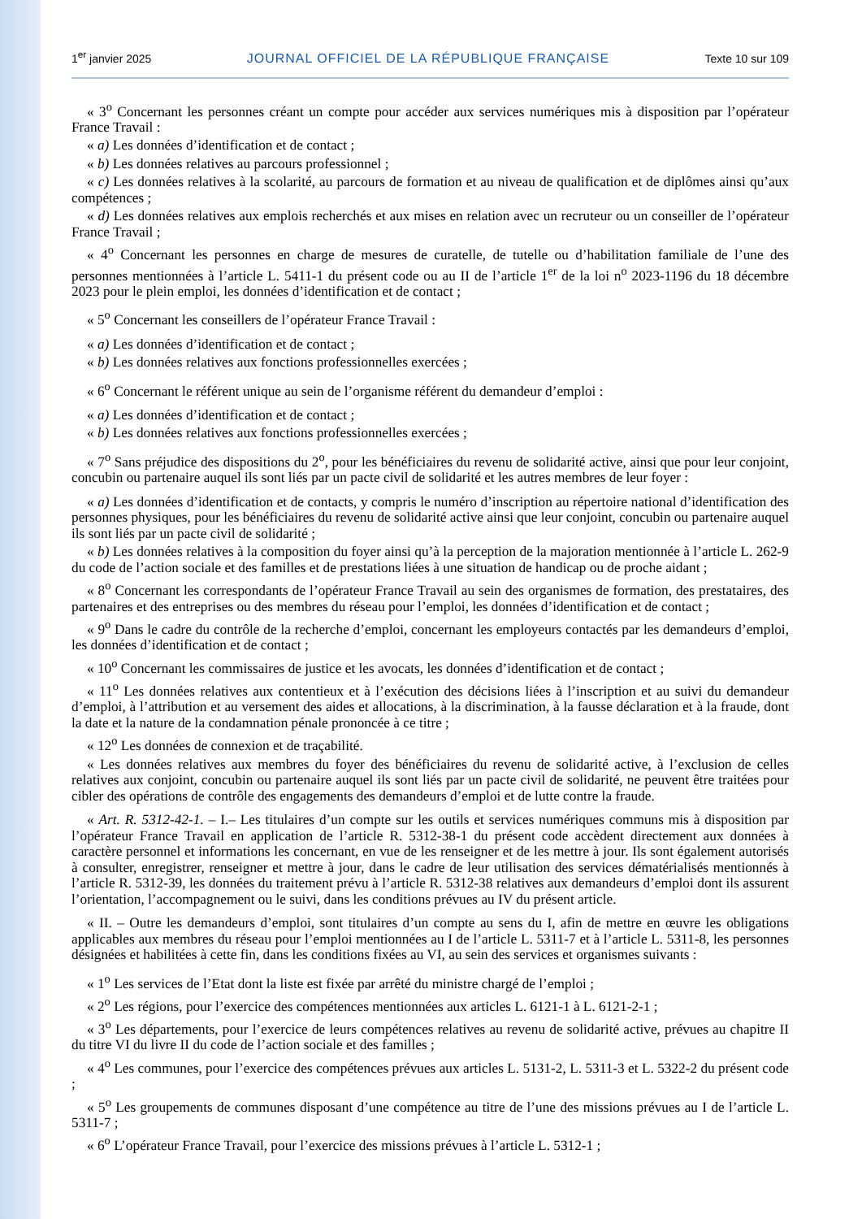1<sup>er</sup> janvier 2025 JOURNAL OFFICIEL DE LA RÉPUBLIQUE FRANÇAISE Texte 10 sur 109
« 3<sup>o</sup> Concernant les personnes créant un compte pour accéder aux services numériques mis à disposition par l’opérateur France Travail :
« a) Les données d’identification et de contact ;
« b) Les données relatives au parcours professionnel ;
« c) Les données relatives à la scolarité, au parcours de formation et au niveau de qualification et de diplômes ainsi qu’aux compétences ;
« d) Les données relatives aux emplois recherchés et aux mises en relation avec un recruteur ou un conseiller de l’opérateur France Travail ;
« 4<sup>o</sup> Concernant les personnes en charge de mesures de curatelle, de tutelle ou d’habilitation familiale de l’une des personnes mentionnées à l’article L. 5411-1 du présent code ou au II de l’article 1<sup>er</sup> de la loi n<sup>o</sup> 2023-1196 du 18 décembre 2023 pour le plein emploi, les données d’identification et de contact ;
« 5<sup>o</sup> Concernant les conseillers de l’opérateur France Travail :
« a) Les données d’identification et de contact ;
« b) Les données relatives aux fonctions professionnelles exercées ;
« 6<sup>o</sup> Concernant le référent unique au sein de l’organisme référent du demandeur d’emploi :
« a) Les données d’identification et de contact ;
« b) Les données relatives aux fonctions professionnelles exercées ;
« 7<sup>o</sup> Sans préjudice des dispositions du 2<sup>o</sup>, pour les bénéficiaires du revenu de solidarité active, ainsi que pour leur conjoint, concubin ou partenaire auquel ils sont liés par un pacte civil de solidarité et les autres membres de leur foyer :
« a) Les données d’identification et de contacts, y compris le numéro d’inscription au répertoire national d’identification des personnes physiques, pour les bénéficiaires du revenu de solidarité active ainsi que leur conjoint, concubin ou partenaire auquel ils sont liés par un pacte civil de solidarité ;
« b) Les données relatives à la composition du foyer ainsi qu’à la perception de la majoration mentionnée à l’article L. 262-9 du code de l’action sociale et des familles et de prestations liées à une situation de handicap ou de proche aidant ;
« 8<sup>o</sup> Concernant les correspondants de l’opérateur France Travail au sein des organismes de formation, des prestataires, des partenaires et des entreprises ou des membres du réseau pour l’emploi, les données d’identification et de contact ;
« 9<sup>o</sup> Dans le cadre du contrôle de la recherche d’emploi, concernant les employeurs contactés par les demandeurs d’emploi, les données d’identification et de contact ;
« 10<sup>o</sup> Concernant les commissaires de justice et les avocats, les données d’identification et de contact ;
« 11<sup>o</sup> Les données relatives aux contentieux et à l’exécution des décisions liées à l’inscription et au suivi du demandeur d’emploi, à l’attribution et au versement des aides et allocations, à la discrimination, à la fausse déclaration et à la fraude, dont la date et la nature de la condamnation pénale prononcée à ce titre ;
« 12<sup>o</sup> Les données de connexion et de traçabilité.
« Les données relatives aux membres du foyer des bénéficiaires du revenu de solidarité active, à l’exclusion de celles relatives aux conjoint, concubin ou partenaire auquel ils sont liés par un pacte civil de solidarité, ne peuvent être traitées pour cibler des opérations de contrôle des engagements des demandeurs d’emploi et de lutte contre la fraude.
« Art. R. 5312-42-1. – I.– Les titulaires d’un compte sur les outils et services numériques communs mis à disposition par l’opérateur France Travail en application de l’article R. 5312-38-1 du présent code accèdent directement aux données à caractère personnel et informations les concernant, en vue de les renseigner et de les mettre à jour. Ils sont également autorisés à consulter, enregistrer, renseigner et mettre à jour, dans le cadre de leur utilisation des services dématérialisés mentionnés à l’article R. 5312-39, les données du traitement prévu à l’article R. 5312-38 relatives aux demandeurs d’emploi dont ils assurent l’orientation, l’accompagnement ou le suivi, dans les conditions prévues au IV du présent article.
« II. – Outre les demandeurs d’emploi, sont titulaires d’un compte au sens du I, afin de mettre en œuvre les obligations applicables aux membres du réseau pour l’emploi mentionnées au I de l’article L. 5311-7 et à l’article L. 5311-8, les personnes désignées et habilitées à cette fin, dans les conditions fixées au VI, au sein des services et organismes suivants :
« 1<sup>o</sup> Les services de l’Etat dont la liste est fixée par arrêté du ministre chargé de l’emploi ;
« 2<sup>o</sup> Les régions, pour l’exercice des compétences mentionnées aux articles L. 6121-1 à L. 6121-2-1 ;
« 3<sup>o</sup> Les départements, pour l’exercice de leurs compétences relatives au revenu de solidarité active, prévues au chapitre II du titre VI du livre II du code de l’action sociale et des familles ;
« 4<sup>o</sup> Les communes, pour l’exercice des compétences prévues aux articles L. 5131-2, L. 5311-3 et L. 5322-2 du présent code ;
« 5<sup>o</sup> Les groupements de communes disposant d’une compétence au titre de l’une des missions prévues au I de l’article L. 5311-7 ;
« 6<sup>o</sup> L’opérateur France Travail, pour l’exercice des missions prévues à l’article L. 5312-1 ;